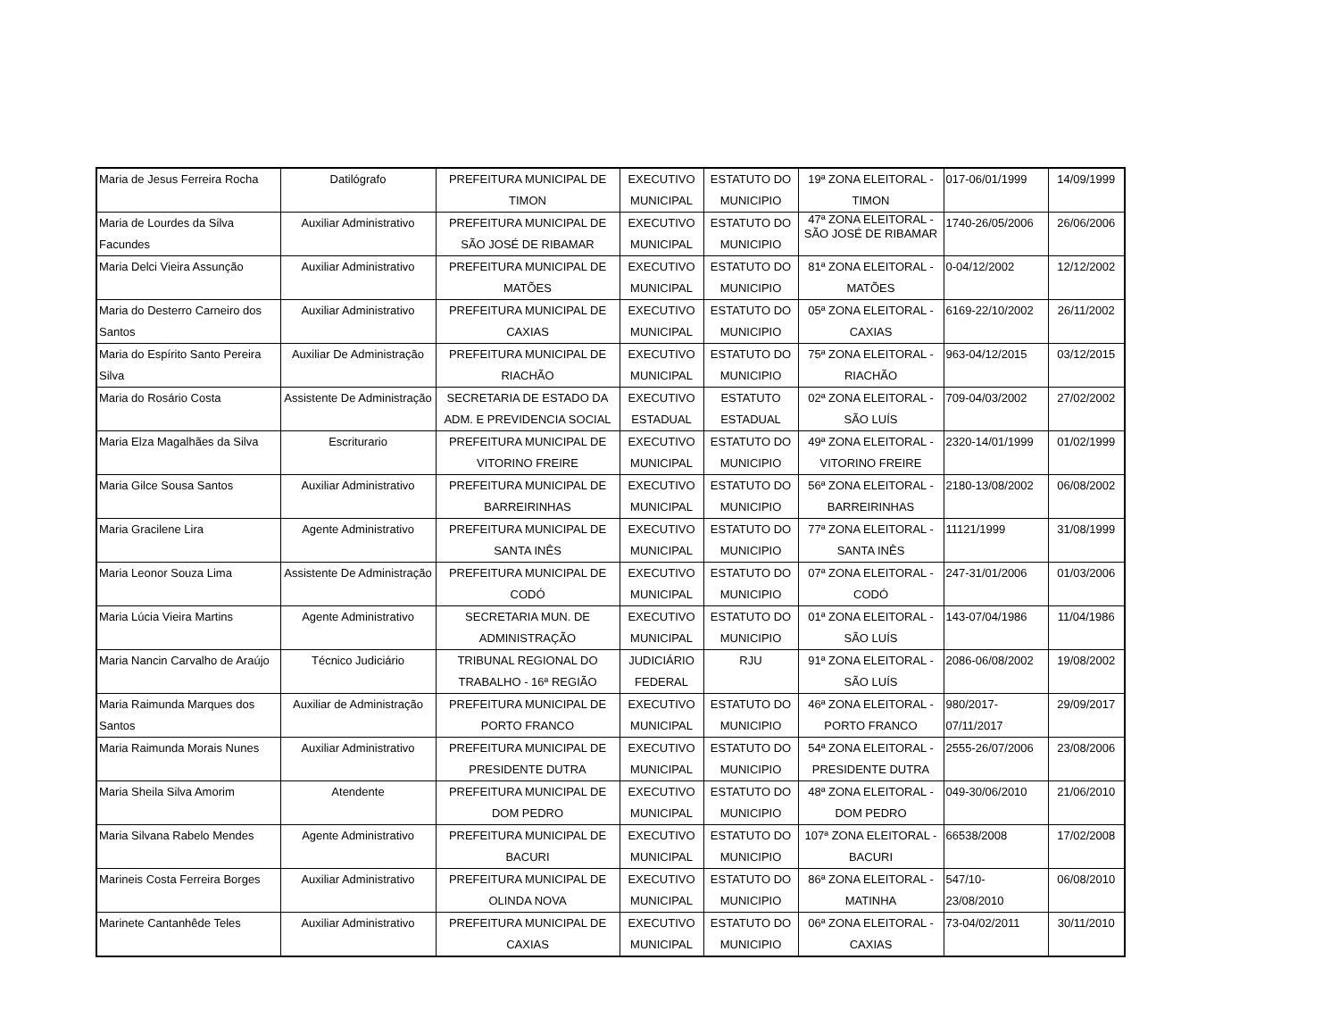| Maria de Jesus Ferreira Rocha | Datilógrafo | PREFEITURA MUNICIPAL DE TIMON | EXECUTIVO MUNICIPAL | ESTATUTO DO MUNICIPIO | 19ª ZONA ELEITORAL - TIMON | 017-06/01/1999 | 14/09/1999 |
| Maria de Lourdes da Silva Facundes | Auxiliar Administrativo | PREFEITURA MUNICIPAL DE SÃO JOSÉ DE RIBAMAR | EXECUTIVO MUNICIPAL | ESTATUTO DO MUNICIPIO | 47ª ZONA ELEITORAL - SÃO JOSÉ DE RIBAMAR | 1740-26/05/2006 | 26/06/2006 |
| Maria Delci Vieira Assunção | Auxiliar Administrativo | PREFEITURA MUNICIPAL DE MATÕES | EXECUTIVO MUNICIPAL | ESTATUTO DO MUNICIPIO | 81ª ZONA ELEITORAL - MATÕES | 0-04/12/2002 | 12/12/2002 |
| Maria do Desterro Carneiro dos Santos | Auxiliar Administrativo | PREFEITURA MUNICIPAL DE CAXIAS | EXECUTIVO MUNICIPAL | ESTATUTO DO MUNICIPIO | 05ª ZONA ELEITORAL - CAXIAS | 6169-22/10/2002 | 26/11/2002 |
| Maria do Espírito Santo Pereira Silva | Auxiliar De Administração | PREFEITURA MUNICIPAL DE RIACHÃO | EXECUTIVO MUNICIPAL | ESTATUTO DO MUNICIPIO | 75ª ZONA ELEITORAL - RIACHÃO | 963-04/12/2015 | 03/12/2015 |
| Maria do Rosário Costa | Assistente De Administração | SECRETARIA DE ESTADO DA ADM. E PREVIDENCIA SOCIAL | EXECUTIVO ESTADUAL | ESTATUTO ESTADUAL | 02ª ZONA ELEITORAL - SÃO LUÍS | 709-04/03/2002 | 27/02/2002 |
| Maria Elza Magalhães da Silva | Escriturario | PREFEITURA MUNICIPAL DE VITORINO FREIRE | EXECUTIVO MUNICIPAL | ESTATUTO DO MUNICIPIO | 49ª ZONA ELEITORAL - VITORINO FREIRE | 2320-14/01/1999 | 01/02/1999 |
| Maria Gilce Sousa Santos | Auxiliar Administrativo | PREFEITURA MUNICIPAL DE BARREIRINHAS | EXECUTIVO MUNICIPAL | ESTATUTO DO MUNICIPIO | 56ª ZONA ELEITORAL - BARREIRINHAS | 2180-13/08/2002 | 06/08/2002 |
| Maria Gracilene Lira | Agente Administrativo | PREFEITURA MUNICIPAL DE SANTA INÊS | EXECUTIVO MUNICIPAL | ESTATUTO DO MUNICIPIO | 77ª ZONA ELEITORAL - SANTA INÊS | 11121/1999 | 31/08/1999 |
| Maria Leonor Souza Lima | Assistente De Administração | PREFEITURA MUNICIPAL DE CODÓ | EXECUTIVO MUNICIPAL | ESTATUTO DO MUNICIPIO | 07ª ZONA ELEITORAL - CODÓ | 247-31/01/2006 | 01/03/2006 |
| Maria Lúcia Vieira Martins | Agente Administrativo | SECRETARIA MUN. DE ADMINISTRAÇÃO | EXECUTIVO MUNICIPAL | ESTATUTO DO MUNICIPIO | 01ª ZONA ELEITORAL - SÃO LUÍS | 143-07/04/1986 | 11/04/1986 |
| Maria Nancin Carvalho de Araújo | Técnico Judiciário | TRIBUNAL REGIONAL DO TRABALHO - 16ª REGIÃO | JUDICIÁRIO FEDERAL | RJU | 91ª ZONA ELEITORAL - SÃO LUÍS | 2086-06/08/2002 | 19/08/2002 |
| Maria Raimunda Marques dos Santos | Auxiliar de Administração | PREFEITURA MUNICIPAL DE PORTO FRANCO | EXECUTIVO MUNICIPAL | ESTATUTO DO MUNICIPIO | 46ª ZONA ELEITORAL - PORTO FRANCO | 980/2017- 07/11/2017 | 29/09/2017 |
| Maria Raimunda Morais Nunes | Auxiliar Administrativo | PREFEITURA MUNICIPAL DE PRESIDENTE DUTRA | EXECUTIVO MUNICIPAL | ESTATUTO DO MUNICIPIO | 54ª ZONA ELEITORAL - PRESIDENTE DUTRA | 2555-26/07/2006 | 23/08/2006 |
| Maria Sheila Silva Amorim | Atendente | PREFEITURA MUNICIPAL DE DOM PEDRO | EXECUTIVO MUNICIPAL | ESTATUTO DO MUNICIPIO | 48ª ZONA ELEITORAL - DOM PEDRO | 049-30/06/2010 | 21/06/2010 |
| Maria Silvana Rabelo Mendes | Agente Administrativo | PREFEITURA MUNICIPAL DE BACURI | EXECUTIVO MUNICIPAL | ESTATUTO DO MUNICIPIO | 107ª ZONA ELEITORAL - BACURI | 66538/2008 | 17/02/2008 |
| Marineis Costa Ferreira Borges | Auxiliar Administrativo | PREFEITURA MUNICIPAL DE OLINDA NOVA | EXECUTIVO MUNICIPAL | ESTATUTO DO MUNICIPIO | 86ª ZONA ELEITORAL - MATINHA | 547/10- 23/08/2010 | 06/08/2010 |
| Marinete Cantanhêde Teles | Auxiliar Administrativo | PREFEITURA MUNICIPAL DE CAXIAS | EXECUTIVO MUNICIPAL | ESTATUTO DO MUNICIPIO | 06ª ZONA ELEITORAL - CAXIAS | 73-04/02/2011 | 30/11/2010 |